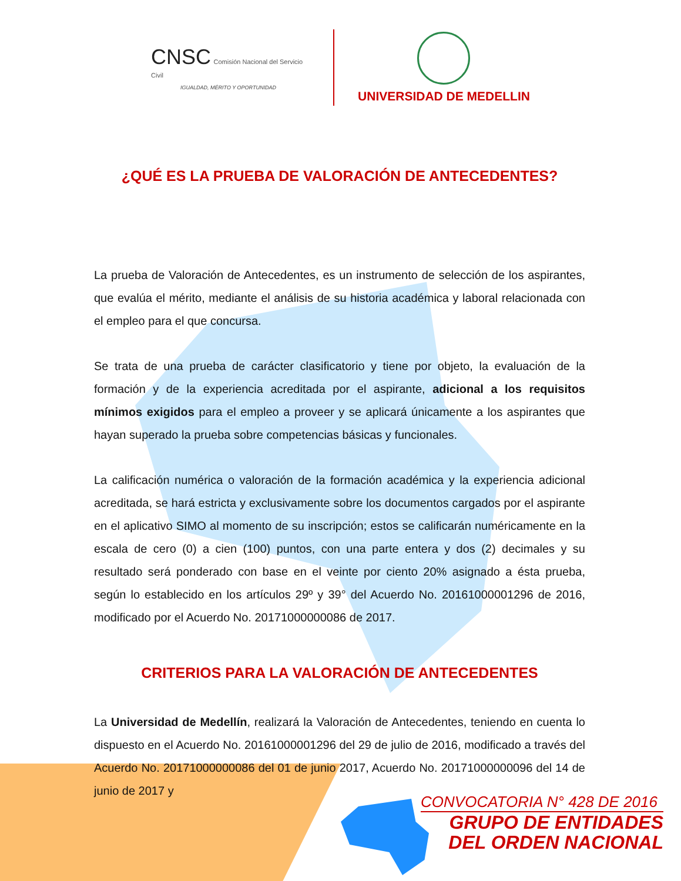CNSC Comisión Nacional del Servicio Civil
IGUALDAD, MÉRITO Y OPORTUNIDAD
UNIVERSIDAD DE MEDELLIN
¿QUÉ ES LA PRUEBA DE VALORACIÓN DE ANTECEDENTES?
La prueba de Valoración de Antecedentes, es un instrumento de selección de los aspirantes, que evalúa el mérito, mediante el análisis de su historia académica y laboral relacionada con el empleo para el que concursa.
Se trata de una prueba de carácter clasificatorio y tiene por objeto, la evaluación de la formación y de la experiencia acreditada por el aspirante, adicional a los requisitos mínimos exigidos para el empleo a proveer y se aplicará únicamente a los aspirantes que hayan superado la prueba sobre competencias básicas y funcionales.
La calificación numérica o valoración de la formación académica y la experiencia adicional acreditada, se hará estricta y exclusivamente sobre los documentos cargados por el aspirante en el aplicativo SIMO al momento de su inscripción; estos se calificarán numéricamente en la escala de cero (0) a cien (100) puntos, con una parte entera y dos (2) decimales y su resultado será ponderado con base en el veinte por ciento 20% asignado a ésta prueba, según lo establecido en los artículos 29º y 39° del Acuerdo No. 20161000001296 de 2016, modificado por el Acuerdo No. 20171000000086 de 2017.
CRITERIOS PARA LA VALORACIÓN DE ANTECEDENTES
La Universidad de Medellín, realizará la Valoración de Antecedentes, teniendo en cuenta lo dispuesto en el Acuerdo No. 20161000001296 del 29 de julio de 2016, modificado a través del Acuerdo No. 20171000000086 del 01 de junio 2017, Acuerdo No. 20171000000096 del 14 de junio de 2017 y
CONVOCATORIA N° 428 DE 2016
GRUPO DE ENTIDADES
DEL ORDEN NACIONAL